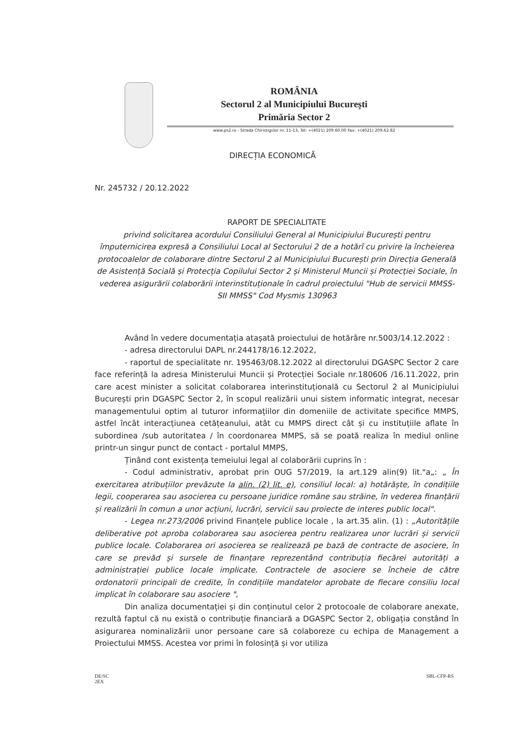ROMÂNIA
Sectorul 2 al Municipiului București
Primăria Sector 2
www.ps2.ro - Strada Chiristigiilor nr. 11-13, Tel: +(4021) 209.60.00 Fax: +(4021) 209.62.82
DIRECȚIA ECONOMICĂ
Nr. 245732 / 20.12.2022
RAPORT DE SPECIALITATE
privind solicitarea acordului Consiliului General al Municipiului București pentru împuternicirea expresă a Consiliului Local al Sectorului 2 de a hotărî cu privire la încheierea protocoalelor de colaborare dintre Sectorul 2 al Municipiului București prin Direcția Generală de Asistență Socială și Protecția Copilului Sector 2 și Ministerul Muncii și Protecției Sociale, în vederea asigurării colaborării interinstituționale în cadrul proiectului "Hub de servicii MMSS-SII MMSS" Cod Mysmis 130963
Având în vedere documentația atașată proiectului de hotărâre nr.5003/14.12.2022 :
- adresa directorului DAPL nr.244178/16.12.2022,
- raportul de specialitate nr. 195463/08.12.2022 al directorului DGASPC Sector 2 care face referință la adresa Ministerului Muncii și Protecției Sociale nr.180606 /16.11.2022, prin care acest minister a solicitat colaborarea interinstituțională cu Sectorul 2 al Municipiului București prin DGASPC Sector 2, în scopul realizării unui sistem informatic integrat, necesar managementului optim al tuturor informațiilor din domeniile de activitate specifice MMPS, astfel încât interacțiunea cetățeanului, atât cu MMPS direct cât și cu instituțiile aflate în subordinea /sub autoritatea / în coordonarea MMPS, să se poată realiza în mediul online printr-un singur punct de contact - portalul MMPS,
Ținând cont existența temeiului legal al colaborării cuprins în :
- Codul administrativ, aprobat prin OUG 57/2019, la art.129 alin(9) lit."a„: „ În exercitarea atribuțiilor prevăzute la alin. (2) lit. e), consiliul local: a) hotărăște, în condițiile legii, cooperarea sau asocierea cu persoane juridice române sau străine, în vederea finanțării și realizării în comun a unor acțiuni, lucrări, servicii sau proiecte de interes public local".
- Legea nr.273/2006 privind Finanțele publice locale , la art.35 alin. (1) : „Autoritățile deliberative pot aproba colaborarea sau asocierea pentru realizarea unor lucrări și servicii publice locale. Colaborarea ori asocierea se realizează pe bază de contracte de asociere, în care se prevăd și sursele de finanțare reprezentând contribuția fiecărei autorități a administrației publice locale implicate. Contractele de asociere se încheie de către ordonatorii principali de credite, în condițiile mandatelor aprobate de fiecare consiliu local implicat în colaborare sau asociere ",
Din analiza documentației și din conținutul celor 2 protocoale de colaborare anexate, rezultă faptul că nu există o contribuție financiară a DGASPC Sector 2, obligația constând în asigurarea nominalizării unor persoane care să colaboreze cu echipa de Management a Proiectului MMSS. Acestea vor primi în folosință și vor utiliza
DE/SC
2EX SBL-CFP-RS